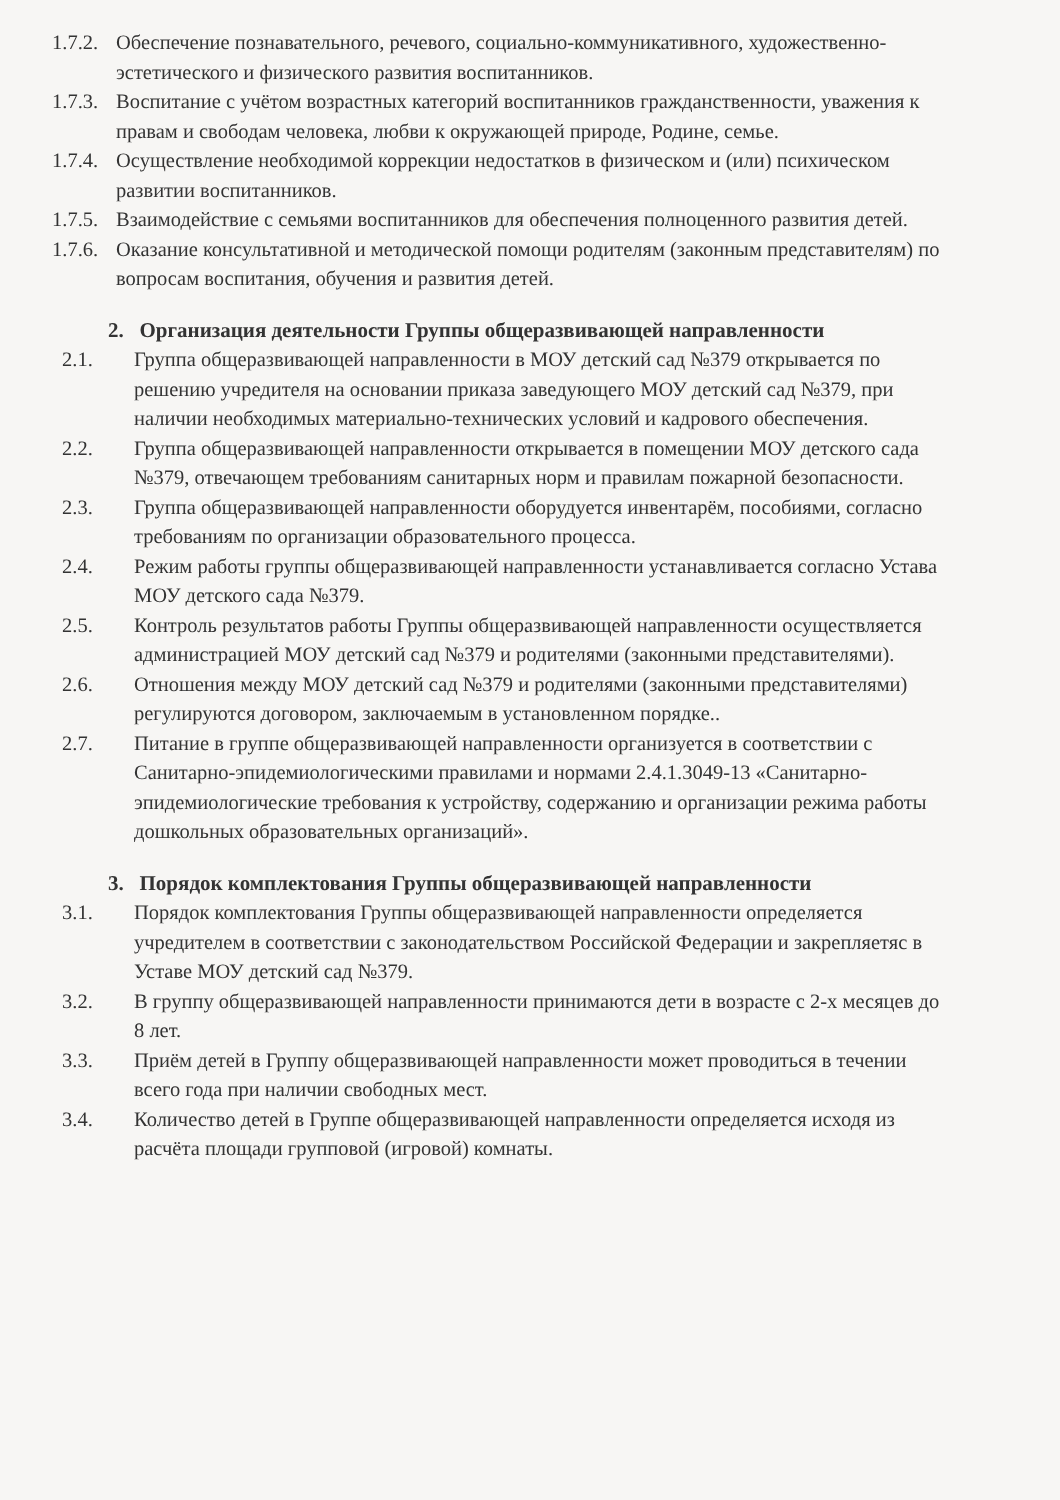1.7.2. Обеспечение познавательного, речевого, социально-коммуникативного, художественно-эстетического и физического развития воспитанников.
1.7.3. Воспитание с учётом возрастных категорий воспитанников гражданственности, уважения к правам и свободам человека, любви к окружающей природе, Родине, семье.
1.7.4. Осуществление необходимой коррекции недостатков в физическом и (или) психическом развитии воспитанников.
1.7.5. Взаимодействие с семьями воспитанников для обеспечения полноценного развития детей.
1.7.6. Оказание консультативной и методической помощи родителям (законным представителям) по вопросам воспитания, обучения и развития детей.
2. Организация деятельности Группы общеразвивающей направленности
2.1. Группа общеразвивающей направленности в МОУ детский сад №379 открывается по решению учредителя на основании приказа заведующего МОУ детский сад №379, при наличии необходимых материально-технических условий и кадрового обеспечения.
2.2. Группа общеразвивающей направленности открывается в помещении МОУ детского сада №379, отвечающем требованиям санитарных норм и правилам пожарной безопасности.
2.3. Группа общеразвивающей направленности оборудуется инвентарём, пособиями, согласно требованиям по организации образовательного процесса.
2.4. Режим работы группы общеразвивающей направленности устанавливается согласно Устава МОУ детского сада №379.
2.5. Контроль результатов работы Группы общеразвивающей направленности осуществляется администрацией МОУ детский сад №379 и родителями (законными представителями).
2.6. Отношения между МОУ детский сад №379 и родителями (законными представителями) регулируются договором, заключаемым в установленном порядке..
2.7. Питание в группе общеразвивающей направленности организуется в соответствии с Санитарно-эпидемиологическими правилами и нормами 2.4.1.3049-13 «Санитарно-эпидемиологические требования к устройству, содержанию и организации режима работы дошкольных образовательных организаций».
3. Порядок комплектования Группы общеразвивающей направленности
3.1. Порядок комплектования Группы общеразвивающей направленности определяется учредителем в соответствии с законодательством Российской Федерации и закрепляетяс в Уставе МОУ детский сад №379.
3.2. В группу общеразвивающей направленности принимаются дети в возрасте с 2-х месяцев до 8 лет.
3.3. Приём детей в Группу общеразвивающей направленности может проводиться в течении всего года при наличии свободных мест.
3.4. Количество детей в Группе общеразвивающей направленности определяется исходя из расчёта площади групповой (игровой) комнаты.